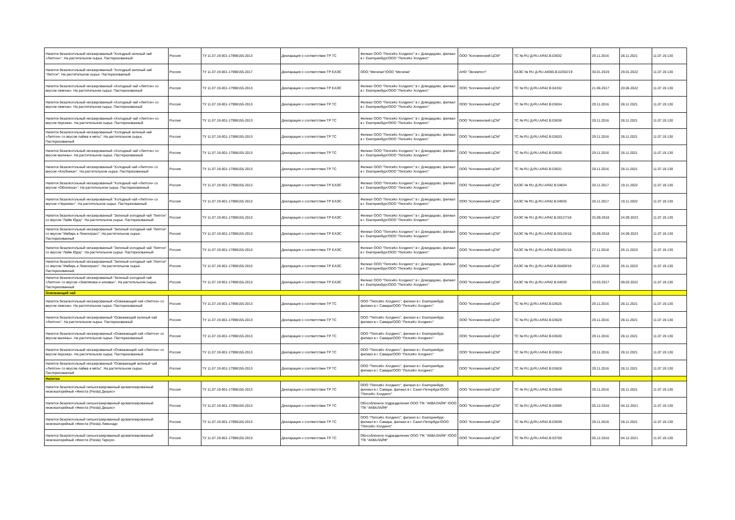| Напиток безалкогольный негазированный “Холодный зеленый чай «Липтон»”. На растительном сырье. Пастеризованный | Россия | ТУ 11.07.19-001-17998155-2013 | Декларация о соответствии ТР ТС | Филиал ООО "ПепсиКо Холдингс" в г. Домодедово, филиал в г. Екатеринбург/ООО "ПепсиКо Холдингс" | ООО "Коломенский ЦСМ" | ТС № RU Д-RU.АЯ42.В.03632 | 29.11.2016 | 28.11.2021 | 11.07.19.130 |
| Напиток безалкогольный негазированный "Холодный зеленый чай "Липтон". На растительном сырье. Пастеризованный. | Россия | ТУ 11.07.19-001-17998155-2017 | Декларация о соответствии ТР ЕАЭС | ООО "Мегапак"/ООО "Мегапак" | АНО "Эксимтест" | ЕАЭС № RU Д-RU.АЮ85.В.02302/19 | 30.01.2019 | 29.01.2022 | 11.07.19.130 |
| Напиток безалкогольный негазированный «Холодный чай «Липтон» со вкусом лимона». На растительном сырье. Пастеризованный | Россия | ТУ 11.07.19-001-17998155-2013 | Декларация о соответствии ТР ЕАЭС | Филиал ООО "ПепсиКо Холдингс" в г. Домодедово, филиал в г. Екатеринбург/ООО "ПепсиКо Холдингс" | ООО "Коломенский ЦСМ" | ТС № RU Д-RU.АЯ42.В.04332 | 21.06.2017 | 20.06.2022 | 11.07.19.130 |
| Напиток безалкогольный негазированный «Холодный чай «Липтон» со вкусом лимона». На растительном сырье. Пастеризованный | Россия | ТУ 11.07.19-001-17998155-2013 | Декларация о соответствии ТР ТС | Филиал ООО "ПепсиКо Холдингс" в г. Домодедово, филиал в г. Екатеринбург/ООО "ПепсиКо Холдингс" | ООО "Коломенский ЦСМ" | ТС № RU Д-RU.АЯ42.В.03634 | 29.11.2016 | 28.11.2021 | 11.07.19.130 |
| Напиток безалкогольный негазированный «Холодный чай «Липтон» со вкусом персика». На растительном сырье. Пастеризованный | Россия | ТУ 11.07.19-001-17998155-2013 | Декларация о соответствии ТР ТС | Филиал ООО "ПепсиКо Холдингс" в г. Домодедово, филиал в г. Екатеринбург/ООО "ПепсиКо Холдингс" | ООО "Коломенский ЦСМ" | ТС № RU Д-RU.АЯ42.В.03636 | 29.11.2016 | 28.11.2021 | 11.07.19.130 |
| Напиток безалкогольный негазированный “Холодный зеленый чай «Липтон» со вкусом лайма и мяты”. На растительном сырье. Пастеризованный | Россия | ТУ 11.07.19-001-17998155-2013 | Декларация о соответствии ТР ТС | Филиал ООО "ПепсиКо Холдингс" в г. Домодедово, филиал в г. Екатеринбург/ООО "ПепсиКо Холдингс" | ООО "Коломенский ЦСМ" | ТС № RU Д-RU.АЯ42.В.03633 | 29.11.2016 | 28.11.2021 | 11.07.19.130 |
| Напиток безалкогольный негазированный «Холодный чай «Липтон» со вкусом малины». На растительном сырье. Пастеризованный | Россия | ТУ 11.07.19-001-17998155-2013 | Декларация о соответствии ТР ТС | Филиал ООО "ПепсиКо Холдингс" в г. Домодедово, филиал в г. Екатеринбург/ООО "ПепсиКо Холдингс" | ООО "Коломенский ЦСМ" | ТС № RU Д-RU.АЯ42.В.03635 | 29.11.2016 | 28.11.2021 | 11.07.19.130 |
| Напиток безалкогольный негазированный “Холодный чай «Липтон» со вкусом «Клубника»”. На растительном сырье. Пастеризованный | Россия | ТУ 11.07.19-001-17998155-2013 | Декларация о соответствии ТР ТС | Филиал ООО "ПепсиКо Холдингс" в г. Домодедово, филиал в г. Екатеринбург/ООО "ПепсиКо Холдингс" | ООО "Коломенский ЦСМ" | ТС № RU Д-RU.АЯ42.В.03631 | 29.11.2016 | 28.11.2021 | 11.07.19.130 |
| Напиток безалкогольный негазированный “Холодный чай «Липтон» со вкусом «Облепиха»”. На растительном сырье. Пастеризованный | Россия | ТУ 11.07.19-001-17998155-2013 | Декларация о соответствии ТР ЕАЭС | Филиал ООО "ПепсиКо Холдингс" в г. Домодедово, филиал в г. Екатеринбург/ООО "ПепсиКо Холдингс" | ООО "Коломенский ЦСМ" | ЕАЭС № RU Д-RU.АЯ42.В.04834 | 20.11.2017 | 19.11.2022 | 11.07.19.130 |
| Напиток безалкогольный негазированный “Холодный чай «Липтон» со вкусом «Черника»”. На растительном сырье. Пастеризованный | Россия | ТУ 11.07.19-001-17998155-2013 | Декларация о соответствии ТР ЕАЭС | Филиал ООО "ПепсиКо Холдингс" в г. Домодедово, филиал в г. Екатеринбург/ООО "ПепсиКо Холдингс" | ООО "Коломенский ЦСМ" | ЕАЭС № RU Д-RU.АЯ42.В.04835 | 20.11.2017 | 19.11.2022 | 11.07.19.130 |
| Напиток безалкогольный негазированный "Зеленый холодный чай "Липтон" со вкусом "Лайм Юдзу". На растительном сырье. Пастеризованный | Россия | ТУ 11.07.19-001-17998155-2013 | Декларация о соответствии ТР ЕАЭС | Филиал ООО "ПепсиКо Холдингс" в г. Домодедово, филиал в г. Екатеринбург/ООО "ПепсиКо Холдингс" | ООО "Коломенский ЦСМ" | ЕАЭС № RU Д-RU.АЯ42.В.00127/18 | 25.09.2018 | 24.09.2023 | 11.07.19.130 |
| Напиток безалкогольный негазированный "Зеленый холодный чай "Липтон" со вкусом "Имбирь и Лемонграсс". На растительном сырье. Пастеризованный | Россия | ТУ 11.07.19-001-17998155-2013 | Декларация о соответствии ТР ЕАЭС | Филиал ООО "ПепсиКо Холдингс" в г. Домодедово, филиал в г. Екатеринбург/ООО "ПепсиКо Холдингс" | ООО "Коломенский ЦСМ" | ЕАЭС № RU Д-RU.АЯ42.В.00126/18 | 25.09.2018 | 24.09.2023 | 11.07.19.130 |
| Напиток безалкогольный негазированный "Зеленый холодный чай "Липтон" со вкусом "Лайм Юдзу". На растительном сырье. Пастеризованный | Россия | ТУ 11.07.19-001-17998155-2013 | Декларация о соответствии ТР ЕАЭС | Филиал ООО "ПепсиКо Холдингс" в г. Домодедово, филиал в г. Екатеринбург/ООО "ПепсиКо Холдингс" | ООО "Коломенский ЦСМ" | ЕАЭС № RU Д-RU.АЯ42.В.00401/18 | 27.11.2018 | 26.11.2023 | 11.07.19.130 |
| Напиток безалкогольный негазированный "Зеленый холодный чай "Липтон" со вкусом "Имбирь и Лемонграсс". На растительном сырье. Пастеризованный | Россия | ТУ 11.07.19-001-17998155-2013 | Декларация о соответствии ТР ЕАЭС | Филиал ООО "ПепсиКо Холдингс" в г. Домодедово, филиал в г. Екатеринбург/ООО "ПепсиКо Холдингс" | ООО "Коломенский ЦСМ" | ЕАЭС № RU Д-RU.АЯ42.В.00400/18 | 27.11.2018 | 26.11.2023 | 11.07.19.130 |
| Напиток безалкогольный негазированный “Зеленый холодный чай «Липтон» со вкусом «Земляника и клюква»”. На растительном сырье. Пастеризованный | Россия | ТУ 11.07.19-001-17998155-2013 | Декларация о соответствии ТР ЕАЭС | Филиал ООО "ПепсиКо Холдингс" в г. Домодедово, филиал в г. Екатеринбург/ООО "ПепсиКо Холдингс" | ООО "Коломенский ЦСМ" | ЕАЭС № RU Д-RU.АЯ42.В.04030 | 10.03.2017 | 09.03.2022 | 11.07.19.130 |
| Освежающий чай | | | | | | | | | |
| Напиток безалкогольный негазированный «Освежающий чай «Липтон» со вкусом лимона». На растительном сырье. Пастеризованный | Россия | ТУ 11.07.19-001-17998155-2013 | Декларация о соответствии ТР ТС | ООО "ПепсиКо Холдингс", филиал в г. Екатеринбург, филиал в г. Самара/ООО "ПепсиКо Холдингс" | ООО "Коломенский ЦСМ" | ТС № RU Д-RU.АЯ42.В.03625 | 29.11.2016 | 28.11.2021 | 11.07.19.130 |
| Напиток безалкогольный негазированный “Освежающий зеленый чай «Липтон»”. На растительном сырье. Пастеризованный | Россия | ТУ 11.07.19-001-17998155-2013 | Декларация о соответствии ТР ТС | ООО "ПепсиКо Холдингс", филиал в г. Екатеринбург, филиал в г. Самара/ООО "ПепсиКо Холдингс" | ООО "Коломенский ЦСМ" | ТС № RU Д-RU.АЯ42.В.03629 | 29.11.2016 | 28.11.2021 | 11.07.19.130 |
| Напиток безалкогольный негазированный «Освежающий чай «Липтон» со вкусом малины». На растительном сырье. Пастеризованный | Россия | ТУ 11.07.19-001-17998155-2013 | Декларация о соответствии ТР ТС | ООО "ПепсиКо Холдингс", филиал в г. Екатеринбург, филиал в г. Самара/ООО "ПепсиКо Холдингс" | ООО "Коломенский ЦСМ" | ТС № RU Д-RU.АЯ42.В.03630 | 29.11.2016 | 28.11.2021 | 11.07.19.130 |
| Напиток безалкогольный негазированный «Освежающий чай «Липтон» со вкусом персика». На растительном сырье. Пастеризованный | Россия | ТУ 11.07.19-001-17998155-2013 | Декларация о соответствии ТР ТС | ООО "ПепсиКо Холдингс", филиал в г. Екатеринбург, филиал в г. Самара/ООО "ПепсиКо Холдингс" | ООО "Коломенский ЦСМ" | ТС № RU Д-RU.АЯ42.В.03624 | 29.11.2016 | 28.11.2021 | 11.07.19.130 |
| Напиток безалкогольный негазированный "Освежающий зеленый чай «Липтон» со вкусом лайма и мяты". На растительном сырье. Пастеризованный | Россия | ТУ 11.07.19-001-17998155-2013 | Декларация о соответствии ТР ТС | ООО "ПепсиКо Холдингс", филиал в г. Екатеринбург, филиал в г. Самара/ООО "ПепсиКо Холдингс" | ООО "Коломенский ЦСМ" | ТС № RU Д-RU.АЯ42.В.03628 | 29.11.2016 | 28.11.2021 | 11.07.19.130 |
| Напитки | | | | | | | | | |
| Напиток безалкогольный сильногазированный ароматизированный низкокалорийный «Фиеста (Fiesta) Дюшес» | Россия | ТУ 11.07.19-001-17998155-2013 | Декларация о соответствии ТР ТС | ООО "ПепсиКо Холдингс", филиал в г. Екатеринбург, филиал в г. Самара, филиал в г. Санкт-Петербург/ООО "ПепсиКо Холдингс" | ООО "Коломенский ЦСМ" | ТС № RU Д-RU.АЯ42.В.03640 | 29.11.2016 | 28.11.2021 | 11.07.19.130 |
| Напиток безалкогольный сильногазированный ароматизированный низкокалорийный «Фиеста (Fiesta) Дюшес» | Россия | ТУ 11.07.19-001-17998155-2013 | Декларация о соответствии ТР ТС | Обособленное подразделение ООО "ПК "АКВАЛАЙФ" /ООО "ПК "АКВАЛАЙФ" | ООО "Коломенский ЦСМ" | ТС № RU Д-RU.АЯ42.В.03695 | 05.12.2016 | 04.12.2021 | 11.07.19.130 |
| Напиток безалкогольный сильногазированный ароматизированный низкокалорийный «Фиеста (Fiesta) Лимонад» | Россия | ТУ 11.07.19-001-17998155-2013 | Декларация о соответствии ТР ТС | ООО "ПепсиКо Холдингс", филиал в г. Екатеринбург, филиал в г. Самара, филиал в г. Санкт-Петербург/ООО "ПепсиКо Холдингс" | ООО "Коломенский ЦСМ" | ТС № RU Д-RU.АЯ42.В.03639 | 29.11.2016 | 28.11.2021 | 11.07.19.130 |
| Напиток безалкогольный сильногазированный ароматизированный низкокалорийный «Фиеста (Fiesta) Тархун» | Россия | ТУ 11.07.19-001-17998155-2013 | Декларация о соответствии ТР ТС | Обособленное подразделение ООО "ПК "АКВАЛАЙФ" /ООО "ПК "АКВАЛАЙФ" | ООО "Коломенский ЦСМ" | ТС № RU Д-RU.АЯ42.В.03700 | 05.12.2016 | 04.12.2021 | 11.07.19.130 |